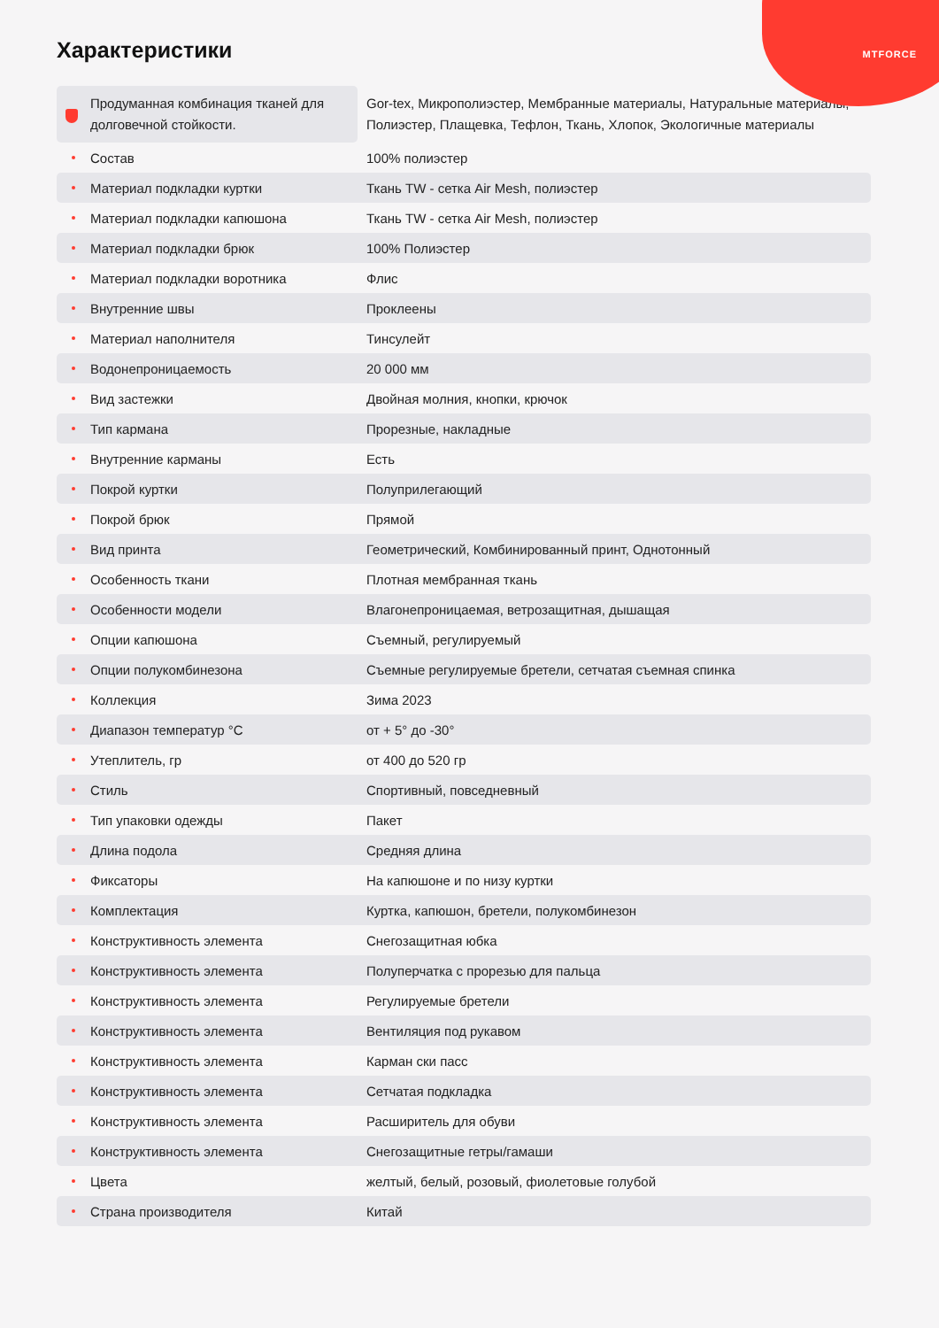MTFORCE
Характеристики
| Продуманная комбинация тканей для долговечной стойкости. | Gor-tex, Микрополиэстер, Мембранные материалы, Натуральные материалы, Полиэстер, Плащевка, Тефлон, Ткань, Хлопок, Экологичные материалы |
| Состав | 100% полиэстер |
| Материал подкладки куртки | Ткань TW - сетка Air Mesh, полиэстер |
| Материал подкладки капюшона | Ткань TW - сетка Air Mesh, полиэстер |
| Материал подкладки брюк | 100% Полиэстер |
| Материал подкладки воротника | Флис |
| Внутренние швы | Проклеены |
| Материал наполнителя | Тинсулейт |
| Водонепроницаемость | 20 000 мм |
| Вид застежки | Двойная молния, кнопки, крючок |
| Тип кармана | Прорезные, накладные |
| Внутренние карманы | Есть |
| Покрой куртки | Полуприлегающий |
| Покрой брюк | Прямой |
| Вид принта | Геометрический, Комбинированный принт, Однотонный |
| Особенность ткани | Плотная мембранная ткань |
| Особенности модели | Влагонепроницаемая, ветрозащитная, дышащая |
| Опции капюшона | Съемный, регулируемый |
| Опции полукомбинезона | Съемные регулируемые бретели, сетчатая съемная спинка |
| Коллекция | Зима 2023 |
| Диапазон температур °C | от + 5° до -30° |
| Утеплитель, гр | от 400 до 520 гр |
| Стиль | Спортивный, повседневный |
| Тип упаковки одежды | Пакет |
| Длина подола | Средняя длина |
| Фиксаторы | На капюшоне и по низу куртки |
| Комплектация | Куртка, капюшон, бретели, полукомбинезон |
| Конструктивность элемента | Снегозащитная юбка |
| Конструктивность элемента | Полуперчатка с прорезью для пальца |
| Конструктивность элемента | Регулируемые бретели |
| Конструктивность элемента | Вентиляция под рукавом |
| Конструктивность элемента | Карман ски пасс |
| Конструктивность элемента | Сетчатая подкладка |
| Конструктивность элемента | Расширитель для обуви |
| Конструктивность элемента | Снегозащитные гетры/гамаши |
| Цвета | желтый, белый, розовый, фиолетовые голубой |
| Страна производителя | Китай |